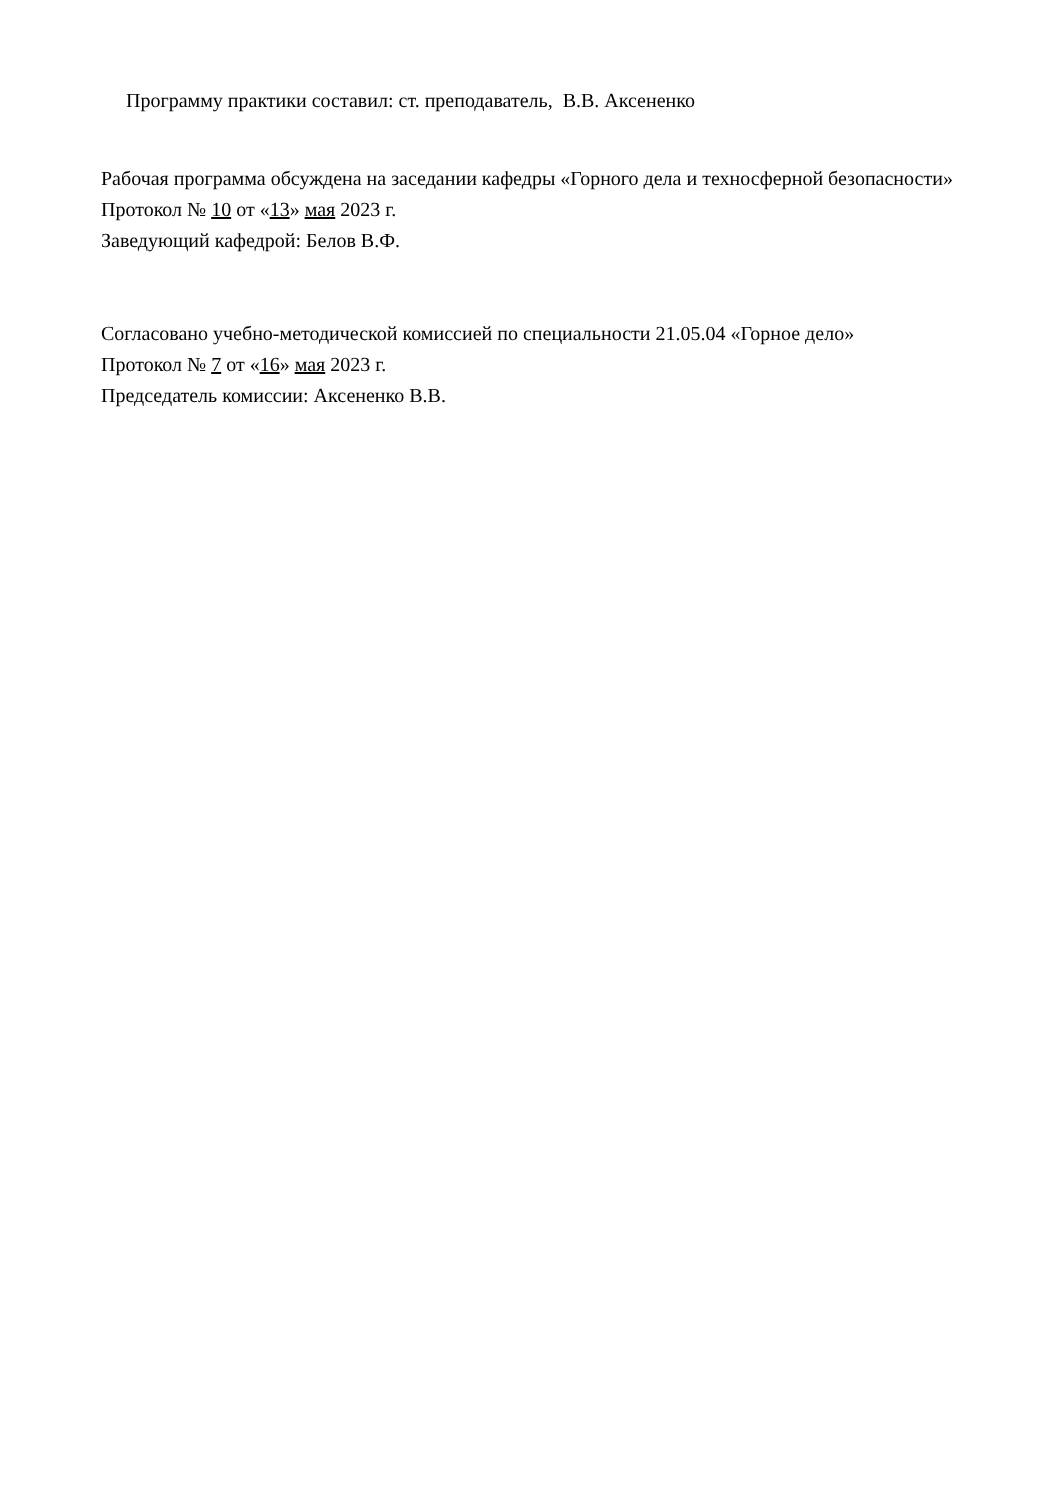Программу практики составил: ст. преподаватель, В.В. Аксененко
Рабочая программа обсуждена на заседании кафедры «Горного дела и техносферной безопасности»
Протокол № 10 от «13» мая 2023 г.
Заведующий кафедрой: Белов В.Ф.
Согласовано учебно-методической комиссией по специальности 21.05.04 «Горное дело»
Протокол № 7 от «16» мая 2023 г.
Председатель комиссии: Аксененко В.В.